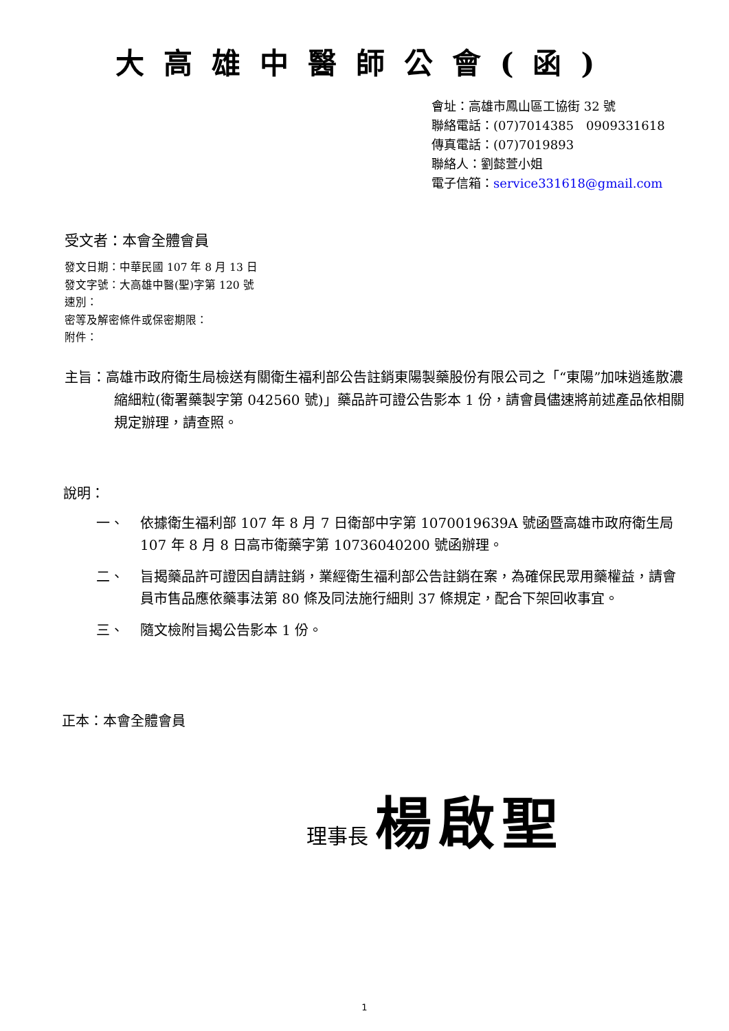大高雄中醫師公會(函)
會址：高雄市鳳山區工協街 32 號
聯絡電話：(07)7014385　0909331618
傳真電話：(07)7019893
聯絡人：劉懿萱小姐
電子信箱：service331618@gmail.com
受文者：本會全體會員
發文日期：中華民國 107 年 8 月 13 日
發文字號：大高雄中醫(聖)字第 120 號
速別：
密等及解密條件或保密期限：
附件：
主旨：高雄市政府衛生局檢送有關衛生福利部公告註銷東陽製藥股份有限公司之「“東陽”加味逍遙散濃縮細粒(衛署藥製字第 042560 號)」藥品許可證公告影本 1 份，請會員儘速將前述產品依相關規定辦理，請查照。
說明：
一、 依據衛生福利部 107 年 8 月 7 日衛部中字第 1070019639A 號函暨高雄市政府衛生局 107 年 8 月 8 日高市衛藥字第 10736040200 號函辦理。
二、 旨揭藥品許可證因自請註銷，業經衛生福利部公告註銷在案，為確保民眾用藥權益，請會員市售品應依藥事法第 80 條及同法施行細則 37 條規定，配合下架回收事宜。
三、 隨文檢附旨揭公告影本 1 份。
正本：本會全體會員
理事長 楊啟聖
1